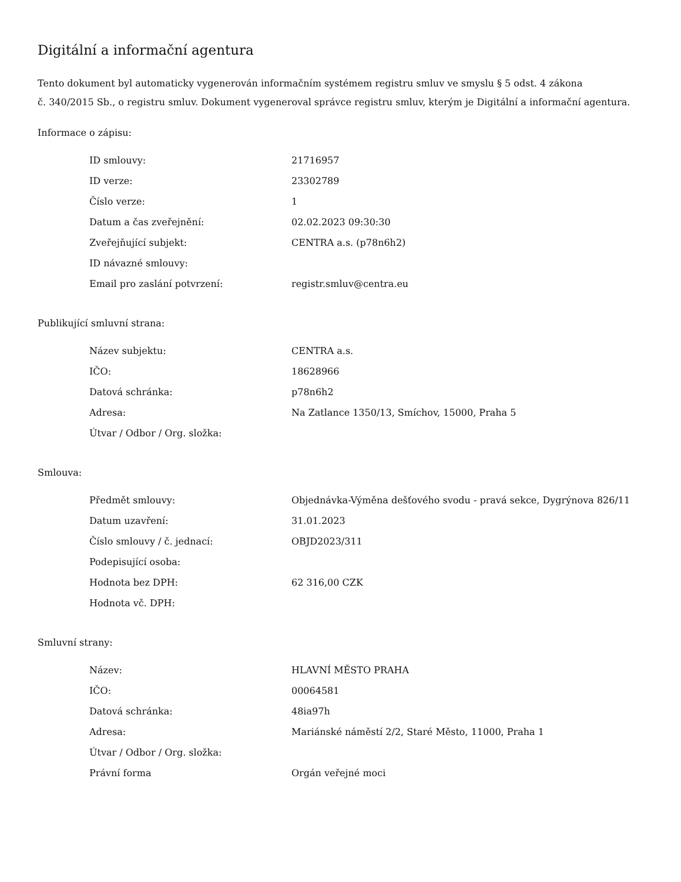Digitální a informační agentura
Tento dokument byl automaticky vygenerován informačním systémem registru smluv ve smyslu § 5 odst. 4 zákona
č. 340/2015 Sb., o registru smluv. Dokument vygeneroval správce registru smluv, kterým je Digitální a informační agentura.
Informace o zápisu:
| ID smlouvy: | 21716957 |
| ID verze: | 23302789 |
| Číslo verze: | 1 |
| Datum a čas zveřejnění: | 02.02.2023 09:30:30 |
| Zveřejňující subjekt: | CENTRA a.s. (p78n6h2) |
| ID návazné smlouvy: | |
| Email pro zaslání potvrzení: | registr.smluv@centra.eu |
Publikující smluvní strana:
| Název subjektu: | CENTRA a.s. |
| IČO: | 18628966 |
| Datová schránka: | p78n6h2 |
| Adresa: | Na Zatlance 1350/13, Smíchov, 15000, Praha 5 |
| Útvar / Odbor / Org. složka: | |
Smlouva:
| Předmět smlouvy: | Objednávka-Výměna dešťového svodu - pravá sekce, Dygrýnova 826/11 |
| Datum uzavření: | 31.01.2023 |
| Číslo smlouvy / č. jednací: | OBJD2023/311 |
| Podepisující osoba: | |
| Hodnota bez DPH: | 62 316,00 CZK |
| Hodnota vč. DPH: | |
Smluvní strany:
| Název: | HLAVNÍ MĚSTO PRAHA |
| IČO: | 00064581 |
| Datová schránka: | 48ia97h |
| Adresa: | Mariánské náměstí 2/2, Staré Město, 11000, Praha 1 |
| Útvar / Odbor / Org. složka: | |
| Právní forma | Orgán veřejné moci |